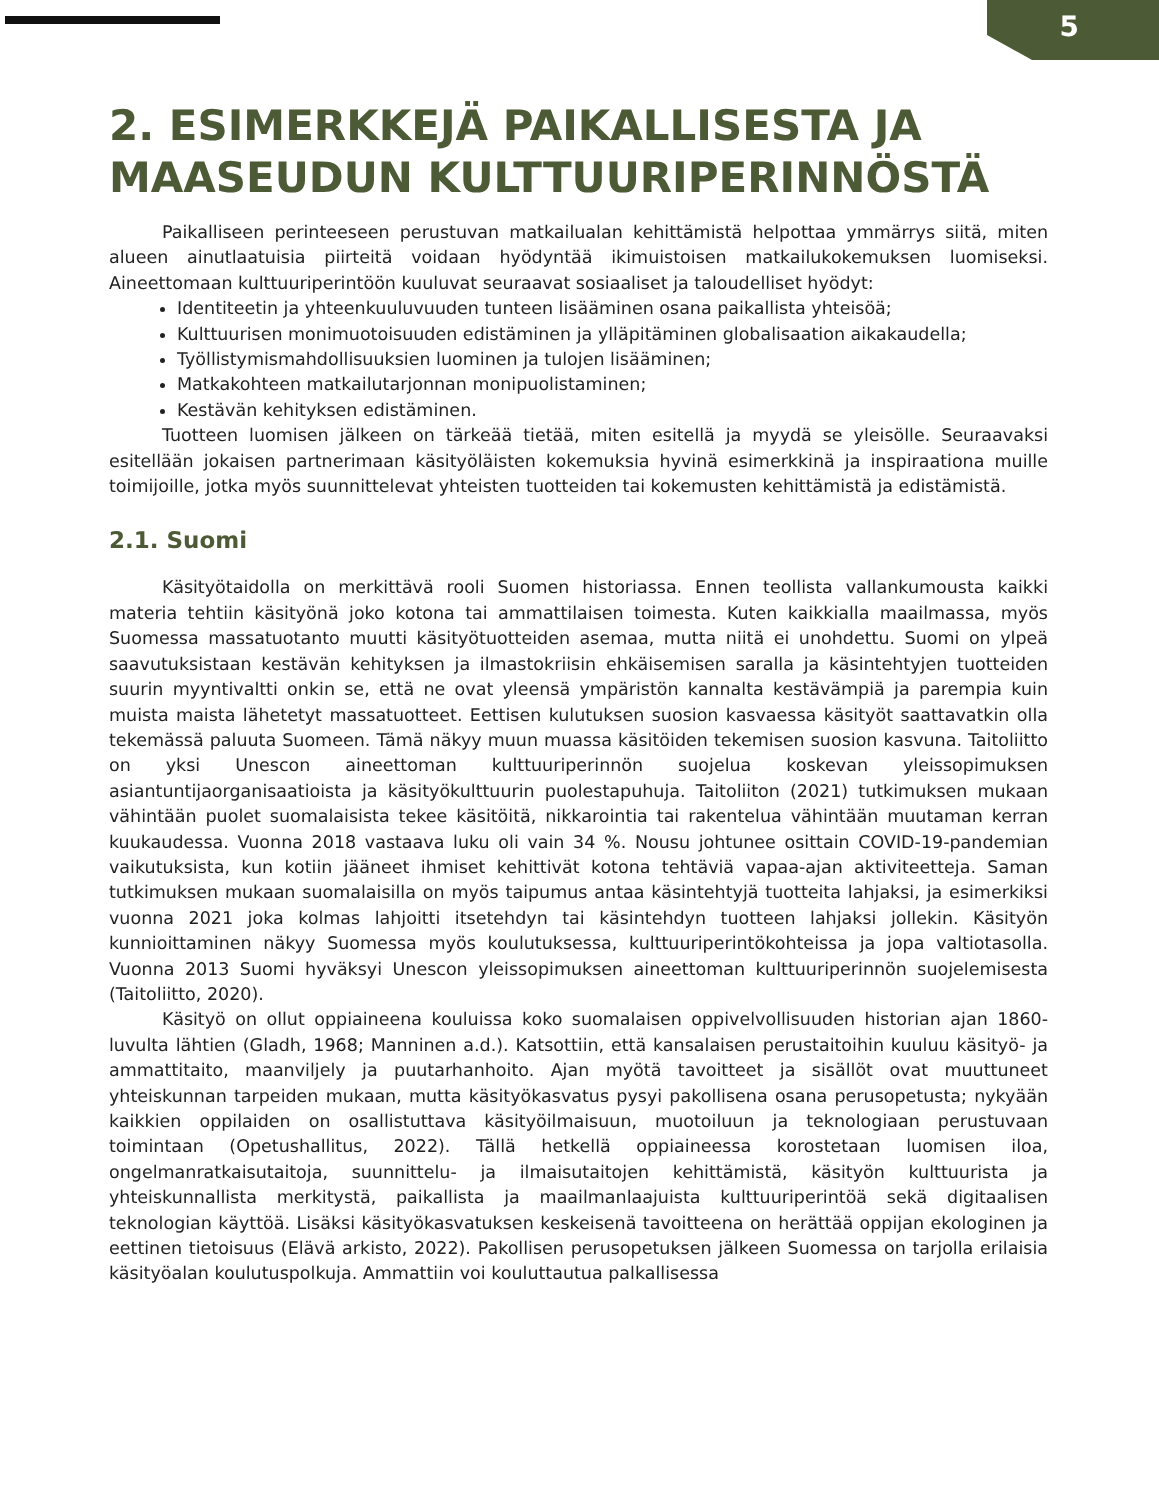5
2. ESIMERKKEJÄ PAIKALLISESTA JA MAASEUDUN KULTTUURIPERINNÖSTÄ
Paikalliseen perinteeseen perustuvan matkailualan kehittämistä helpottaa ymmärrys siitä, miten alueen ainutlaatuisia piirteitä voidaan hyödyntää ikimuistoisen matkailukokemuksen luomiseksi. Aineettomaan kulttuuriperintöön kuuluvat seuraavat sosiaaliset ja taloudelliset hyödyt:
Identiteetin ja yhteenkuuluvuuden tunteen lisääminen osana paikallista yhteisöä;
Kulttuurisen monimuotoisuuden edistäminen ja ylläpitäminen globalisaation aikakaudella;
Työllistymismahdollisuuksien luominen ja tulojen lisääminen;
Matkakohteen matkailutarjonnan monipuolistaminen;
Kestävän kehityksen edistäminen.
Tuotteen luomisen jälkeen on tärkeää tietää, miten esitellä ja myydä se yleisölle. Seuraavaksi esitellään jokaisen partnerimaan käsityöläisten kokemuksia hyvinä esimerkkinä ja inspiraationa muille toimijoille, jotka myös suunnittelevat yhteisten tuotteiden tai kokemusten kehittämistä ja edistämistä.
2.1. Suomi
Käsityötaidolla on merkittävä rooli Suomen historiassa. Ennen teollista vallankumousta kaikki materia tehtiin käsityönä joko kotona tai ammattilaisen toimesta. Kuten kaikkialla maailmassa, myös Suomessa massatuotanto muutti käsityötuotteiden asemaa, mutta niitä ei unohdettu. Suomi on ylpeä saavutuksistaan kestävän kehityksen ja ilmastokriisin ehkäisemisen saralla ja käsintehtyjen tuotteiden suurin myyntivaltti onkin se, että ne ovat yleensä ympäristön kannalta kestävämpiä ja parempia kuin muista maista lähetetyt massatuotteet. Eettisen kulutuksen suosion kasvaessa käsityöt saattavatkin olla tekemässä paluuta Suomeen. Tämä näkyy muun muassa käsitöiden tekemisen suosion kasvuna. Taitoliitto on yksi Unescon aineettoman kulttuuriperinnön suojelua koskevan yleissopimuksen asiantuntijaorganisaatioista ja käsityökulttuurin puolestapuhuja. Taitoliiton (2021) tutkimuksen mukaan vähintään puolet suomalaisista tekee käsitöitä, nikkarointia tai rakentelua vähintään muutaman kerran kuukaudessa. Vuonna 2018 vastaava luku oli vain 34 %. Nousu johtunee osittain COVID-19-pandemian vaikutuksista, kun kotiin jääneet ihmiset kehittivät kotona tehtäviä vapaa-ajan aktiviteetteja. Saman tutkimuksen mukaan suomalaisilla on myös taipumus antaa käsintehtyjä tuotteita lahjaksi, ja esimerkiksi vuonna 2021 joka kolmas lahjoitti itsetehdyn tai käsintehdyn tuotteen lahjaksi jollekin. Käsityön kunnioittaminen näkyy Suomessa myös koulutuksessa, kulttuuriperintökohteissa ja jopa valtiotasolla. Vuonna 2013 Suomi hyväksyi Unescon yleissopimuksen aineettoman kulttuuriperinnön suojelemisesta (Taitoliitto, 2020).
Käsityö on ollut oppiaineena kouluissa koko suomalaisen oppivelvollisuuden historian ajan 1860-luvulta lähtien (Gladh, 1968; Manninen a.d.). Katsottiin, että kansalaisen perustaitoihin kuuluu käsityö- ja ammattitaito, maanviljely ja puutarhanhoito. Ajan myötä tavoitteet ja sisällöt ovat muuttuneet yhteiskunnan tarpeiden mukaan, mutta käsityökasvatus pysyi pakollisena osana perusopetusta; nykyään kaikkien oppilaiden on osallistuttava käsityöilmaisuun, muotoiluun ja teknologiaan perustuvaan toimintaan (Opetushallitus, 2022). Tällä hetkellä oppiaineessa korostetaan luomisen iloa, ongelmanratkaisutaitoja, suunnittelu- ja ilmaisutaitojen kehittämistä, käsityön kulttuurista ja yhteiskunnallista merkitystä, paikallista ja maailmanlaajuista kulttuuriperintöä sekä digitaalisen teknologian käyttöä. Lisäksi käsityökasvatuksen keskeisenä tavoitteena on herättää oppijan ekologinen ja eettinen tietoisuus (Elävä arkisto, 2022). Pakollisen perusopetuksen jälkeen Suomessa on tarjolla erilaisia käsityöalan koulutuspolkuja. Ammattiin voi kouluttautua palkallisessa